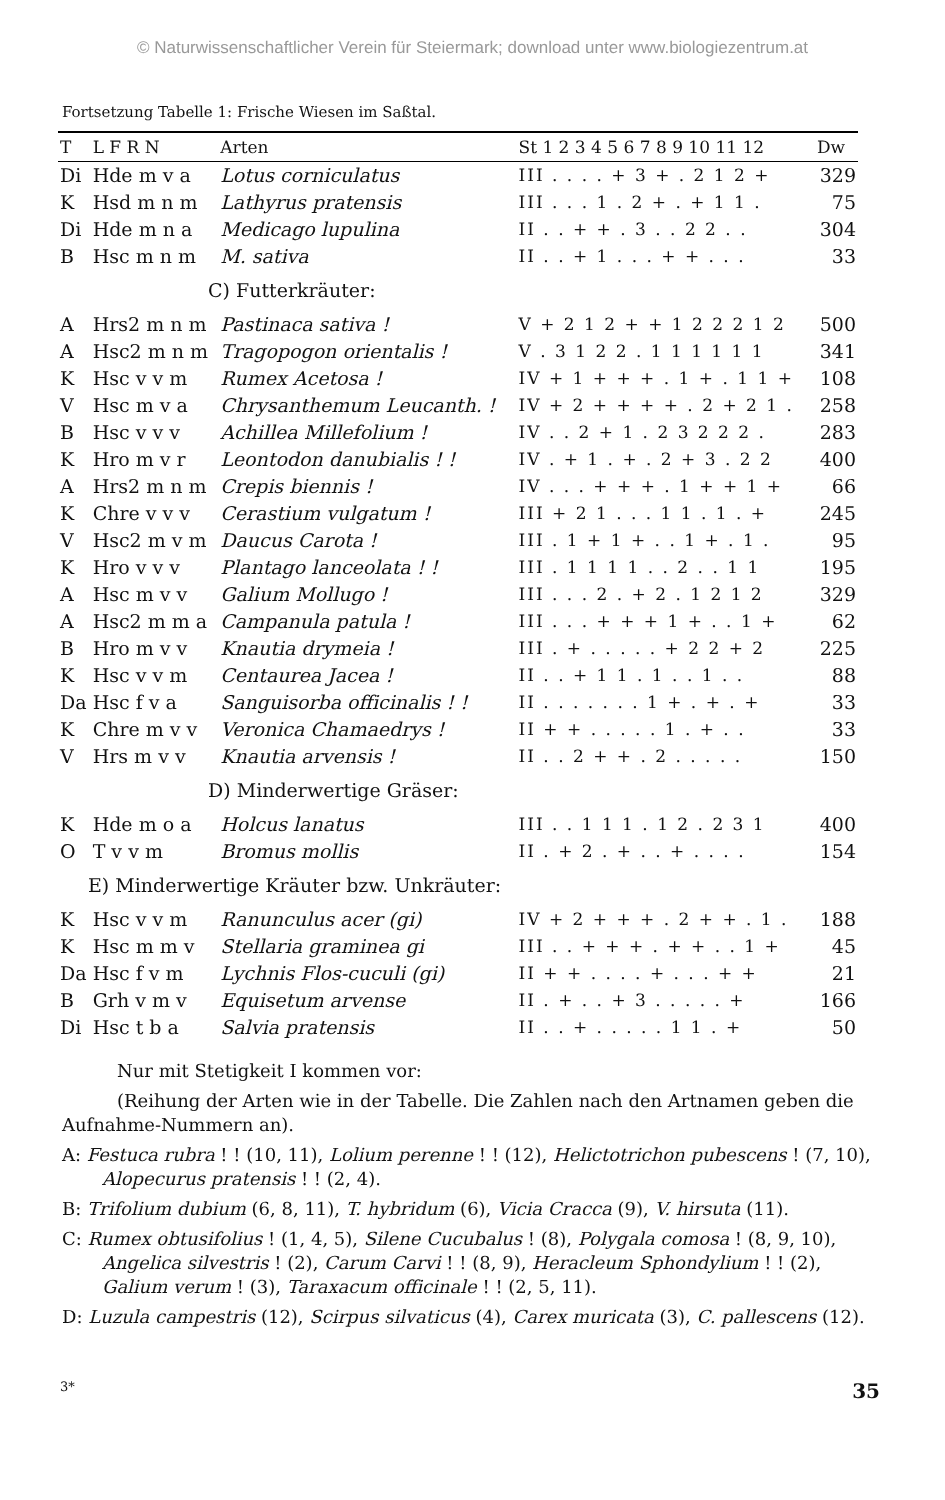© Naturwissenschaftlicher Verein für Steiermark; download unter www.biologiezentrum.at
Fortsetzung Tabelle 1: Frische Wiesen im Saßtal.
| T | L F R N | Arten | St 1 2 3 4 5 6 7 8 9 10 11 12 | Dw |
| --- | --- | --- | --- | --- |
| Di | Hde m v a | Lotus corniculatus | III . . . . + 3 + . 2 1 2 + | 329 |
| K | Hsd m n m | Lathyrus pratensis | III . . . 1 . 2 + . + 1 1 . | 75 |
| Di | Hde m n a | Medicago lupulina | II . . + + . 3 . . 2 2 . . | 304 |
| B | Hsc m n m | M. sativa | II . . + 1 . . . + + . . . | 33 |
| C) Futterkräuter: | | | | |
| A | Hrs2 m n m | Pastinaca sativa ! | V + 2 1 2 + + 1 2 2 2 1 2 | 500 |
| A | Hsc2 m n m | Tragopogon orientalis ! | V . 3 1 2 2 . 1 1 1 1 1 1 | 341 |
| K | Hsc v v m | Rumex Acetosa ! | IV + 1 + + + . 1 + . 1 1 + | 108 |
| V | Hsc m v a | Chrysanthemum Leucanth. ! | IV + 2 + + + + . 2 + 2 1 . | 258 |
| B | Hsc v v v | Achillea Millefolium ! | IV . . 2 + 1 . 2 3 2 2 2 . | 283 |
| K | Hro m v r | Leontodon danubialis ! ! | IV . + 1 . + . 2 + 3 . 2 2 | 400 |
| A | Hrs2 m n m | Crepis biennis ! | IV . . . + + + . 1 + + 1 + | 66 |
| K | Chre v v v | Cerastium vulgatum ! | III + 2 1 . . . 1 1 . 1 . + | 245 |
| V | Hsc2 m v m | Daucus Carota ! | III . 1 + 1 + . . 1 + . 1 . | 95 |
| K | Hro v v v | Plantago lanceolata ! ! | III . 1 1 1 1 . . 2 . . 1 1 | 195 |
| A | Hsc m v v | Galium Mollugo ! | III . . . 2 . + 2 . 1 2 1 2 | 329 |
| A | Hsc2 m m a | Campanula patula ! | III . . . + + + 1 + . . 1 + | 62 |
| B | Hro m v v | Knautia drymeia ! | III . + . . . . . + 2 2 + 2 | 225 |
| K | Hsc v v m | Centaurea Jacea ! | II . . + 1 1 . 1 . . 1 . . | 88 |
| Da | Hsc f v a | Sanguisorba officinalis ! ! | II . . . . . . . 1 + . + . + | 33 |
| K | Chre m v v | Veronica Chamaedrys ! | II + + . . . . . 1 . + . . | 33 |
| V | Hrs m v v | Knautia arvensis ! | II . . 2 + + . 2 . . . . . | 150 |
| D) Minderwertige Gräser: | | | | |
| K | Hde m o a | Holcus lanatus | III . . 1 1 1 . 1 2 . 2 3 1 | 400 |
| O | T v v m | Bromus mollis | II . + 2 . + . . + . . . . | 154 |
| E) Minderwertige Kräuter bzw. Unkräuter: | | | | |
| K | Hsc v v m | Ranunculus acer (gi) | IV + 2 + + + . 2 + + . 1 . | 188 |
| K | Hsc m m v | Stellaria graminea gi | III . . + + + . + + . . 1 + | 45 |
| Da | Hsc f v m | Lychnis Flos-cuculi (gi) | II + + . . . . + . . . + + | 21 |
| B | Grh v m v | Equisetum arvense | II . + . . + 3 . . . . . + | 166 |
| Di | Hsc t b a | Salvia pratensis | II . . + . . . . . 1 1 . + | 50 |
Nur mit Stetigkeit I kommen vor:
(Reihung der Arten wie in der Tabelle. Die Zahlen nach den Artnamen geben die Aufnahme-Nummern an).
A: Festuca rubra ! ! (10, 11), Lolium perenne ! ! (12), Helictotrichon pubescens ! (7, 10), Alopecurus pratensis ! ! (2, 4).
B: Trifolium dubium (6, 8, 11), T. hybridum (6), Vicia Cracca (9), V. hirsuta (11).
C: Rumex obtusifolius ! (1, 4, 5), Silene Cucubalus ! (8), Polygala comosa ! (8, 9, 10), Angelica silvestris ! (2), Carum Carvi ! ! (8, 9), Heracleum Sphondylium ! ! (2), Galium verum ! (3), Taraxacum officinale ! ! (2, 5, 11).
D: Luzula campestris (12), Scirpus silvaticus (4), Carex muricata (3), C. pallescens (12).
3* 35